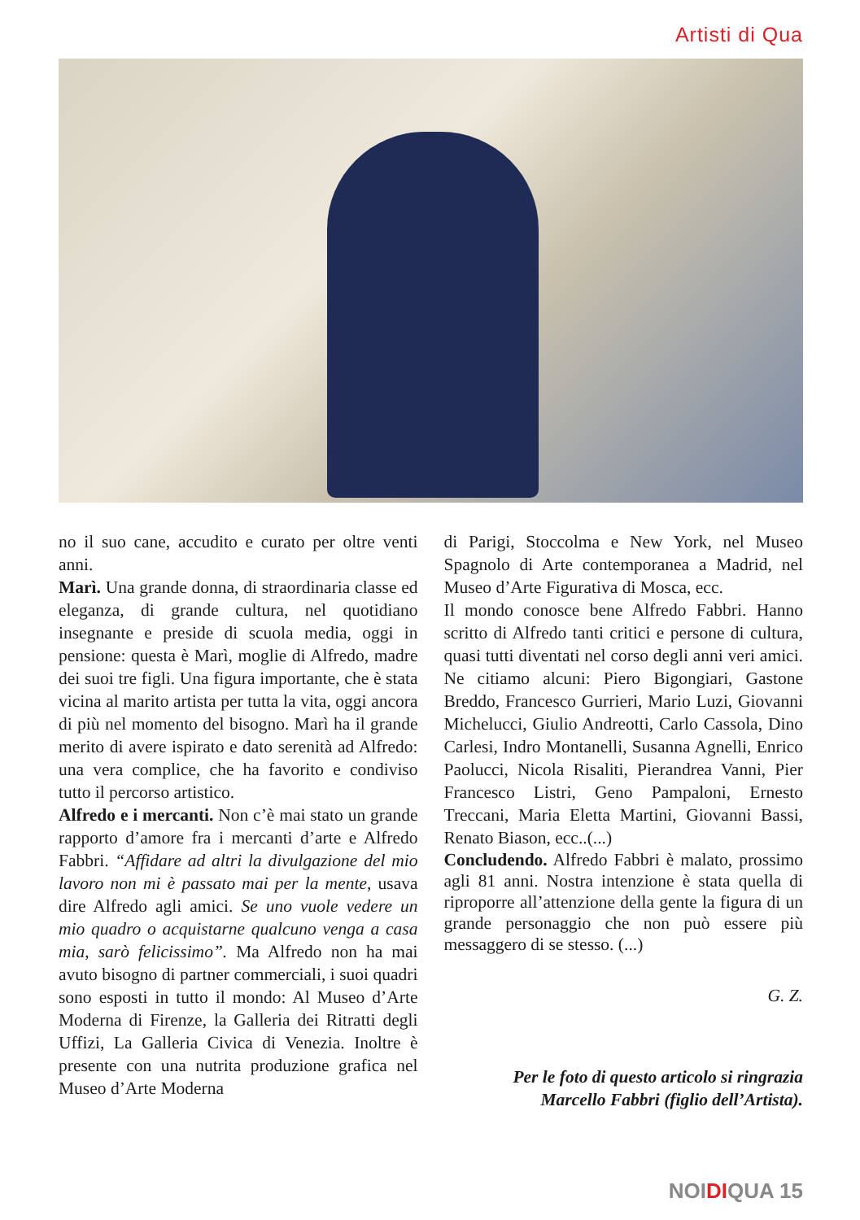Artisti di Qua
no il suo cane, accudito e curato per oltre venti anni.
Marì. Una grande donna, di straordinaria classe ed eleganza, di grande cultura, nel quotidiano insegnante e preside di scuola media, oggi in pensione: questa è Marì, moglie di Alfredo, madre dei suoi tre figli. Una figura importante, che è stata vicina al marito artista per tutta la vita, oggi ancora di più nel momento del bisogno. Marì ha il grande merito di avere ispirato e dato serenità ad Alfredo: una vera complice, che ha favorito e condiviso tutto il percorso artistico.
Alfredo e i mercanti. Non c’è mai stato un grande rapporto d’amore fra i mercanti d’arte e Alfredo Fabbri. “Affidare ad altri la divulgazione del mio lavoro non mi è passato mai per la mente, usava dire Alfredo agli amici. Se uno vuole vedere un mio quadro o acquistarne qualcuno venga a casa mia, sarò felicissimo”. Ma Alfredo non ha mai avuto bisogno di partner commerciali, i suoi quadri sono esposti in tutto il mondo: Al Museo d’Arte Moderna di Firenze, la Galleria dei Ritratti degli Uffizi, La Galleria Civica di Venezia. Inoltre è presente con una nutrita produzione grafica nel Museo d’Arte Moderna
di Parigi, Stoccolma e New York, nel Museo Spagnolo di Arte contemporanea a Madrid, nel Museo d’Arte Figurativa di Mosca, ecc.
Il mondo conosce bene Alfredo Fabbri. Hanno scritto di Alfredo tanti critici e persone di cultura, quasi tutti diventati nel corso degli anni veri amici. Ne citiamo alcuni: Piero Bigongiari, Gastone Breddo, Francesco Gurrieri, Mario Luzi, Giovanni Michelucci, Giulio Andreotti, Carlo Cassola, Dino Carlesi, Indro Montanelli, Susanna Agnelli, Enrico Paolucci, Nicola Risaliti, Pierandrea Vanni, Pier Francesco Listri, Geno Pampaloni, Ernesto Treccani, Maria Eletta Martini, Giovanni Bassi, Renato Biason, ecc..(...)
Concludendo. Alfredo Fabbri è malato, prossimo agli 81 anni. Nostra intenzione è stata quella di riproporre all’attenzione della gente la figura di un grande personaggio che non può essere più messaggero di se stesso. (...)
G. Z.
Per le foto di questo articolo si ringrazia
Marcello Fabbri (figlio dell’Artista).
NOIDIQUA 15